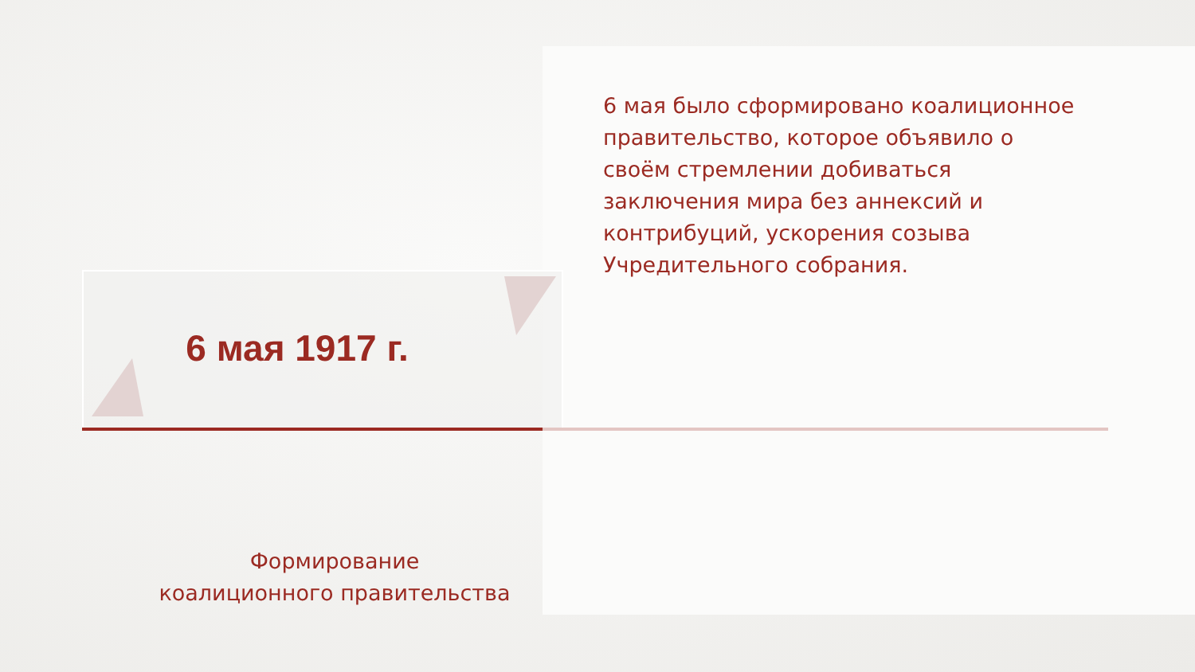6 мая было сформировано коалиционное правительство, которое объявило о своём стремлении добиваться заключения мира без аннексий и контрибуций, ускорения созыва Учредительного собрания.
6 мая 1917 г.
Формирование
коалиционного правительства